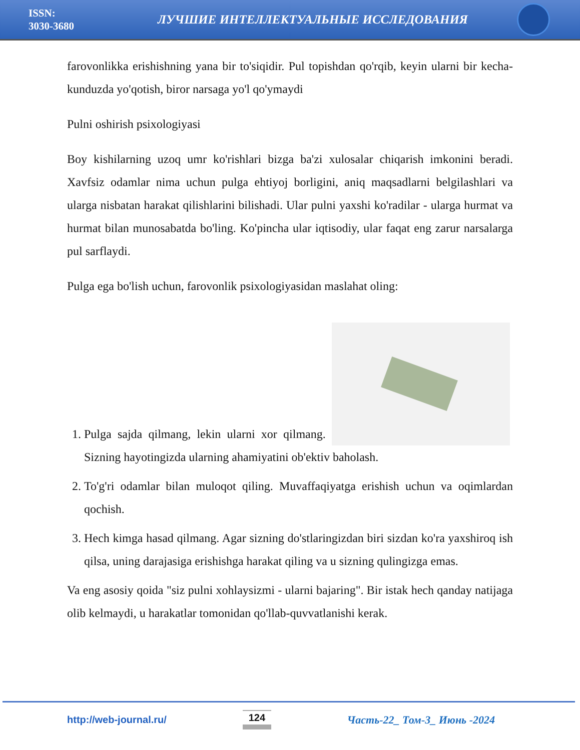ISSN:
3030-3680
ЛУЧШИЕ ИНТЕЛЛЕКТУАЛЬНЫЕ ИССЛЕДОВАНИЯ
farovonlikka erishishning yana bir to'siqidir. Pul topishdan qo'rqib, keyin ularni bir kecha-kunduzda yo'qotish, biror narsaga yo'l qo'ymaydi
Pulni oshirish psixologiyasi
Boy kishilarning uzoq umr ko'rishlari bizga ba'zi xulosalar chiqarish imkonini beradi. Xavfsiz odamlar nima uchun pulga ehtiyoj borligini, aniq maqsadlarni belgilashlari va ularga nisbatan harakat qilishlarini bilishadi. Ular pulni yaxshi ko'radilar - ularga hurmat va hurmat bilan munosabatda bo'ling. Ko'pincha ular iqtisodiy, ular faqat eng zarur narsalarga pul sarflaydi.
Pulga ega bo'lish uchun, farovonlik psixologiyasidan maslahat oling:
1. Pulga sajda qilmang, lekin ularni xor qilmang. Sizning hayotingizda ularning ahamiyatini ob'ektiv baholash.
2. To'g'ri odamlar bilan muloqot qiling. Muvaffaqiyatga erishish uchun va oqimlardan qochish.
3. Hech kimga hasad qilmang. Agar sizning do'stlaringizdan biri sizdan ko'ra yaxshiroq ish qilsa, uning darajasiga erishishga harakat qiling va u sizning qulingizga emas.
Va eng asosiy qoida "siz pulni xohlaysizmi - ularni bajaring". Bir istak hech qanday natijaga olib kelmaydi, u harakatlar tomonidan qo'llab-quvvatlanishi kerak.
http://web-journal.ru/ 124 Часть-22_ Том-3_ Июнь -2024